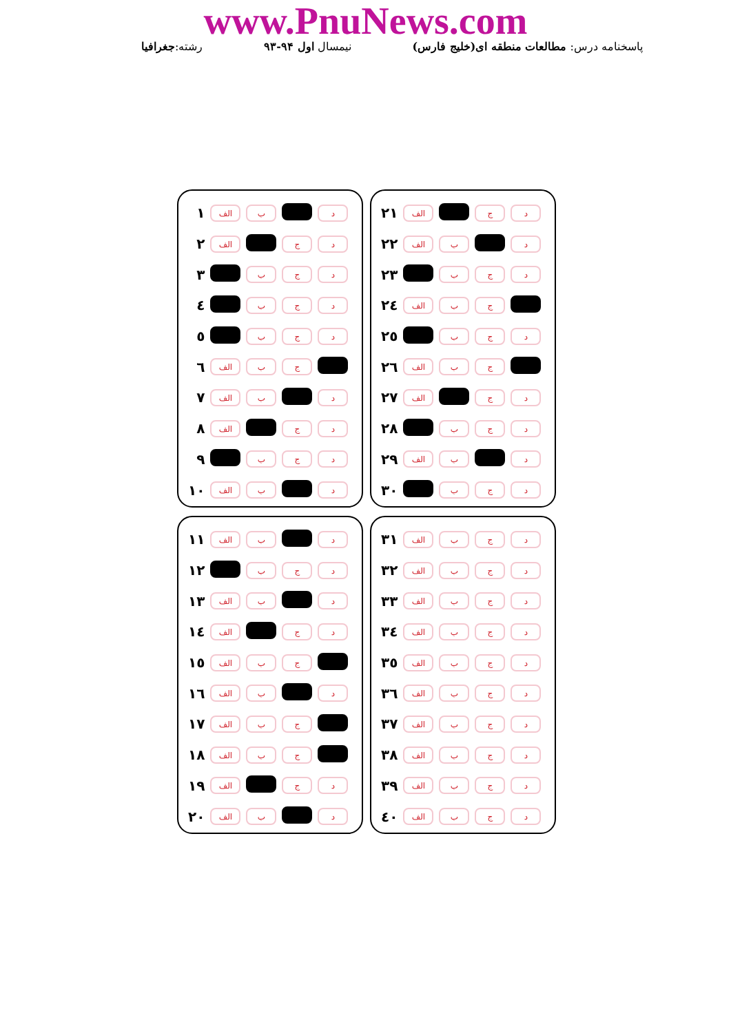www.PnuNews.com
پاسخنامه درس: مطالعات منطقه ای(خلیج فارس) نیمسال اول ۹۴-۹۳ رشته:جغرافیا
| ۱ | الف | ب | | د |
| ۲ | الف | | ج | د |
| ۳ | | ب | ج | د |
| ٤ | | ب | ج | د |
| ٥ | | ب | ج | د |
| ٦ | الف | ب | ج | |
| ۷ | الف | ب | | د |
| ۸ | الف | | ج | د |
| ۹ | | ب | ج | د |
| ۱۰ | الف | ب | | د |
| ۲۱ | الف | | ج | د |
| ۲۲ | الف | ب | | د |
| ۲۳ | | ب | ج | د |
| ۲٤ | الف | ب | ج | |
| ۲٥ | | ب | ج | د |
| ۲٦ | الف | ب | ج | |
| ۲۷ | الف | | ج | د |
| ۲۸ | | ب | ج | د |
| ۲۹ | الف | ب | | د |
| ۳۰ | | ب | ج | د |
| ۱۱ | الف | ب | | د |
| ۱۲ | | ب | ج | د |
| ۱۳ | الف | ب | | د |
| ۱٤ | الف | | ج | د |
| ۱٥ | الف | ب | ج | |
| ۱٦ | الف | ب | | د |
| ۱۷ | الف | ب | ج | |
| ۱۸ | الف | ب | ج | |
| ۱۹ | الف | | ج | د |
| ۲۰ | الف | ب | | د |
| ۳۱ | الف | ب | ج | د |
| ۳۲ | الف | ب | ج | د |
| ۳۳ | الف | ب | ج | د |
| ۳٤ | الف | ب | ج | د |
| ۳٥ | الف | ب | ج | د |
| ۳٦ | الف | ب | ج | د |
| ۳۷ | الف | ب | ج | د |
| ۳۸ | الف | ب | ج | د |
| ۳۹ | الف | ب | ج | د |
| ٤۰ | الف | ب | ج | د |